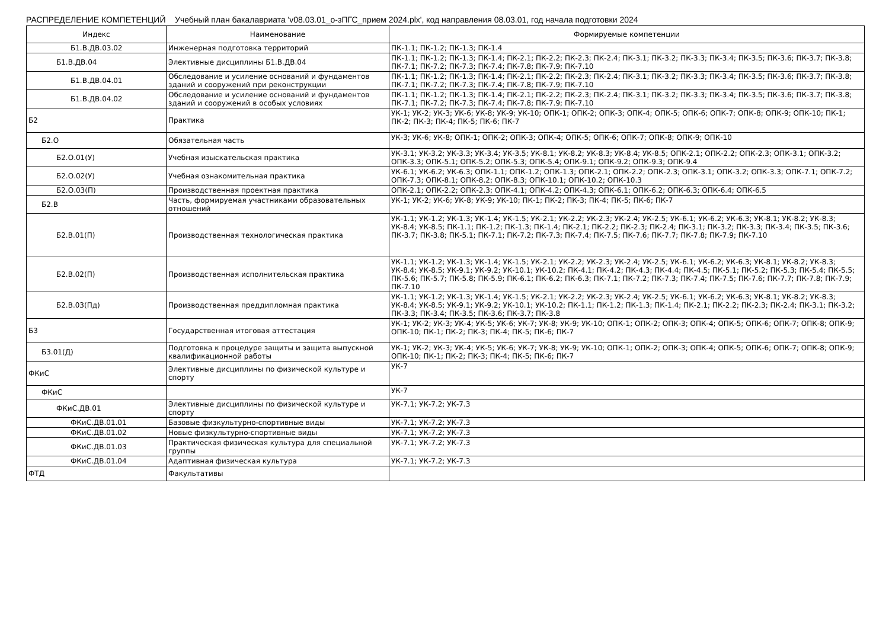РАСПРЕДЕЛЕНИЕ КОМПЕТЕНЦИЙ Учебный план бакалавриата 'v08.03.01_о-зПГС_прием 2024.plx', код направления 08.03.01, год начала подготовки 2024
| Индекс | Наименование | Формируемые компетенции |
| --- | --- | --- |
| Б1.В.ДВ.03.02 | Инженерная подготовка территорий | ПК-1.1; ПК-1.2; ПК-1.3; ПК-1.4 |
| Б1.В.ДВ.04 | Элективные дисциплины Б1.В.ДВ.04 | ПК-1.1; ПК-1.2; ПК-1.3; ПК-1.4; ПК-2.1; ПК-2.2; ПК-2.3; ПК-2.4; ПК-3.1; ПК-3.2; ПК-3.3; ПК-3.4; ПК-3.5; ПК-3.6; ПК-3.7; ПК-3.8; ПК-7.1; ПК-7.2; ПК-7.3; ПК-7.4; ПК-7.8; ПК-7.9; ПК-7.10 |
| Б1.В.ДВ.04.01 | Обследование и усиление оснований и фундаментов зданий и сооружений при реконструкции | ПК-1.1; ПК-1.2; ПК-1.3; ПК-1.4; ПК-2.1; ПК-2.2; ПК-2.3; ПК-2.4; ПК-3.1; ПК-3.2; ПК-3.3; ПК-3.4; ПК-3.5; ПК-3.6; ПК-3.7; ПК-3.8; ПК-7.1; ПК-7.2; ПК-7.3; ПК-7.4; ПК-7.8; ПК-7.9; ПК-7.10 |
| Б1.В.ДВ.04.02 | Обследование и усиление оснований и фундаментов зданий и сооружений в особых условиях | ПК-1.1; ПК-1.2; ПК-1.3; ПК-1.4; ПК-2.1; ПК-2.2; ПК-2.3; ПК-2.4; ПК-3.1; ПК-3.2; ПК-3.3; ПК-3.4; ПК-3.5; ПК-3.6; ПК-3.7; ПК-3.8; ПК-7.1; ПК-7.2; ПК-7.3; ПК-7.4; ПК-7.8; ПК-7.9; ПК-7.10 |
| Б2 | Практика | УК-1; УК-2; УК-3; УК-6; УК-8; УК-9; УК-10; ОПК-1; ОПК-2; ОПК-3; ОПК-4; ОПК-5; ОПК-6; ОПК-7; ОПК-8; ОПК-9; ОПК-10; ПК-1; ПК-2; ПК-3; ПК-4; ПК-5; ПК-6; ПК-7 |
| Б2.О | Обязательная часть | УК-3; УК-6; УК-8; ОПК-1; ОПК-2; ОПК-3; ОПК-4; ОПК-5; ОПК-6; ОПК-7; ОПК-8; ОПК-9; ОПК-10 |
| Б2.О.01(У) | Учебная изыскательская практика | УК-3.1; УК-3.2; УК-3.3; УК-3.4; УК-3.5; УК-8.1; УК-8.2; УК-8.3; УК-8.4; УК-8.5; ОПК-2.1; ОПК-2.2; ОПК-2.3; ОПК-3.1; ОПК-3.2; ОПК-3.3; ОПК-5.1; ОПК-5.2; ОПК-5.3; ОПК-5.4; ОПК-9.1; ОПК-9.2; ОПК-9.3; ОПК-9.4 |
| Б2.О.02(У) | Учебная ознакомительная практика | УК-6.1; УК-6.2; УК-6.3; ОПК-1.1; ОПК-1.2; ОПК-1.3; ОПК-2.1; ОПК-2.2; ОПК-2.3; ОПК-3.1; ОПК-3.2; ОПК-3.3; ОПК-7.1; ОПК-7.2; ОПК-7.3; ОПК-8.1; ОПК-8.2; ОПК-8.3; ОПК-10.1; ОПК-10.2; ОПК-10.3 |
| Б2.О.03(П) | Производственная проектная практика | ОПК-2.1; ОПК-2.2; ОПК-2.3; ОПК-4.1; ОПК-4.2; ОПК-4.3; ОПК-6.1; ОПК-6.2; ОПК-6.3; ОПК-6.4; ОПК-6.5 |
| Б2.В | Часть, формируемая участниками образовательных отношений | УК-1; УК-2; УК-6; УК-8; УК-9; УК-10; ПК-1; ПК-2; ПК-3; ПК-4; ПК-5; ПК-6; ПК-7 |
| Б2.В.01(П) | Производственная технологическая практика | УК-1.1; УК-1.2; УК-1.3; УК-1.4; УК-1.5; УК-2.1; УК-2.2; УК-2.3; УК-2.4; УК-2.5; УК-6.1; УК-6.2; УК-6.3; УК-8.1; УК-8.2; УК-8.3; УК-8.4; УК-8.5; ПК-1.1; ПК-1.2; ПК-1.3; ПК-1.4; ПК-2.1; ПК-2.2; ПК-2.3; ПК-2.4; ПК-3.1; ПК-3.2; ПК-3.3; ПК-3.4; ПК-3.5; ПК-3.6; ПК-3.7; ПК-3.8; ПК-5.1; ПК-7.1; ПК-7.2; ПК-7.3; ПК-7.4; ПК-7.5; ПК-7.6; ПК-7.7; ПК-7.8; ПК-7.9; ПК-7.10 |
| Б2.В.02(П) | Производственная исполнительская практика | УК-1.1; УК-1.2; УК-1.3; УК-1.4; УК-1.5; УК-2.1; УК-2.2; УК-2.3; УК-2.4; УК-2.5; УК-6.1; УК-6.2; УК-6.3; УК-8.1; УК-8.2; УК-8.3; УК-8.4; УК-8.5; УК-9.1; УК-9.2; УК-10.1; УК-10.2; ПК-4.1; ПК-4.2; ПК-4.3; ПК-4.4; ПК-4.5; ПК-5.1; ПК-5.2; ПК-5.3; ПК-5.4; ПК-5.5; ПК-5.6; ПК-5.7; ПК-5.8; ПК-5.9; ПК-6.1; ПК-6.2; ПК-6.3; ПК-7.1; ПК-7.2; ПК-7.3; ПК-7.4; ПК-7.5; ПК-7.6; ПК-7.7; ПК-7.8; ПК-7.9; ПК-7.10 |
| Б2.В.03(Пд) | Производственная преддипломная практика | УК-1.1; УК-1.2; УК-1.3; УК-1.4; УК-1.5; УК-2.1; УК-2.2; УК-2.3; УК-2.4; УК-2.5; УК-6.1; УК-6.2; УК-6.3; УК-8.1; УК-8.2; УК-8.3; УК-8.4; УК-8.5; УК-9.1; УК-9.2; УК-10.1; УК-10.2; ПК-1.1; ПК-1.2; ПК-1.3; ПК-1.4; ПК-2.1; ПК-2.2; ПК-2.3; ПК-2.4; ПК-3.1; ПК-3.2; ПК-3.3; ПК-3.4; ПК-3.5; ПК-3.6; ПК-3.7; ПК-3.8 |
| Б3 | Государственная итоговая аттестация | УК-1; УК-2; УК-3; УК-4; УК-5; УК-6; УК-7; УК-8; УК-9; УК-10; ОПК-1; ОПК-2; ОПК-3; ОПК-4; ОПК-5; ОПК-6; ОПК-7; ОПК-8; ОПК-9; ОПК-10; ПК-1; ПК-2; ПК-3; ПК-4; ПК-5; ПК-6; ПК-7 |
| Б3.01(Д) | Подготовка к процедуре защиты и защита выпускной квалификационной работы | УК-1; УК-2; УК-3; УК-4; УК-5; УК-6; УК-7; УК-8; УК-9; УК-10; ОПК-1; ОПК-2; ОПК-3; ОПК-4; ОПК-5; ОПК-6; ОПК-7; ОПК-8; ОПК-9; ОПК-10; ПК-1; ПК-2; ПК-3; ПК-4; ПК-5; ПК-6; ПК-7 |
| ФКиС | Элективные дисциплины по физической культуре и спорту | УК-7 |
| ФКиС | | УК-7 |
| ФКиС.ДВ.01 | Элективные дисциплины по физической культуре и спорту | УК-7.1; УК-7.2; УК-7.3 |
| ФКиС.ДВ.01.01 | Базовые физкультурно-спортивные виды | УК-7.1; УК-7.2; УК-7.3 |
| ФКиС.ДВ.01.02 | Новые физкультурно-спортивные виды | УК-7.1; УК-7.2; УК-7.3 |
| ФКиС.ДВ.01.03 | Практическая физическая культура для специальной группы | УК-7.1; УК-7.2; УК-7.3 |
| ФКиС.ДВ.01.04 | Адаптивная физическая культура | УК-7.1; УК-7.2; УК-7.3 |
| ФТД | Факультативы | |